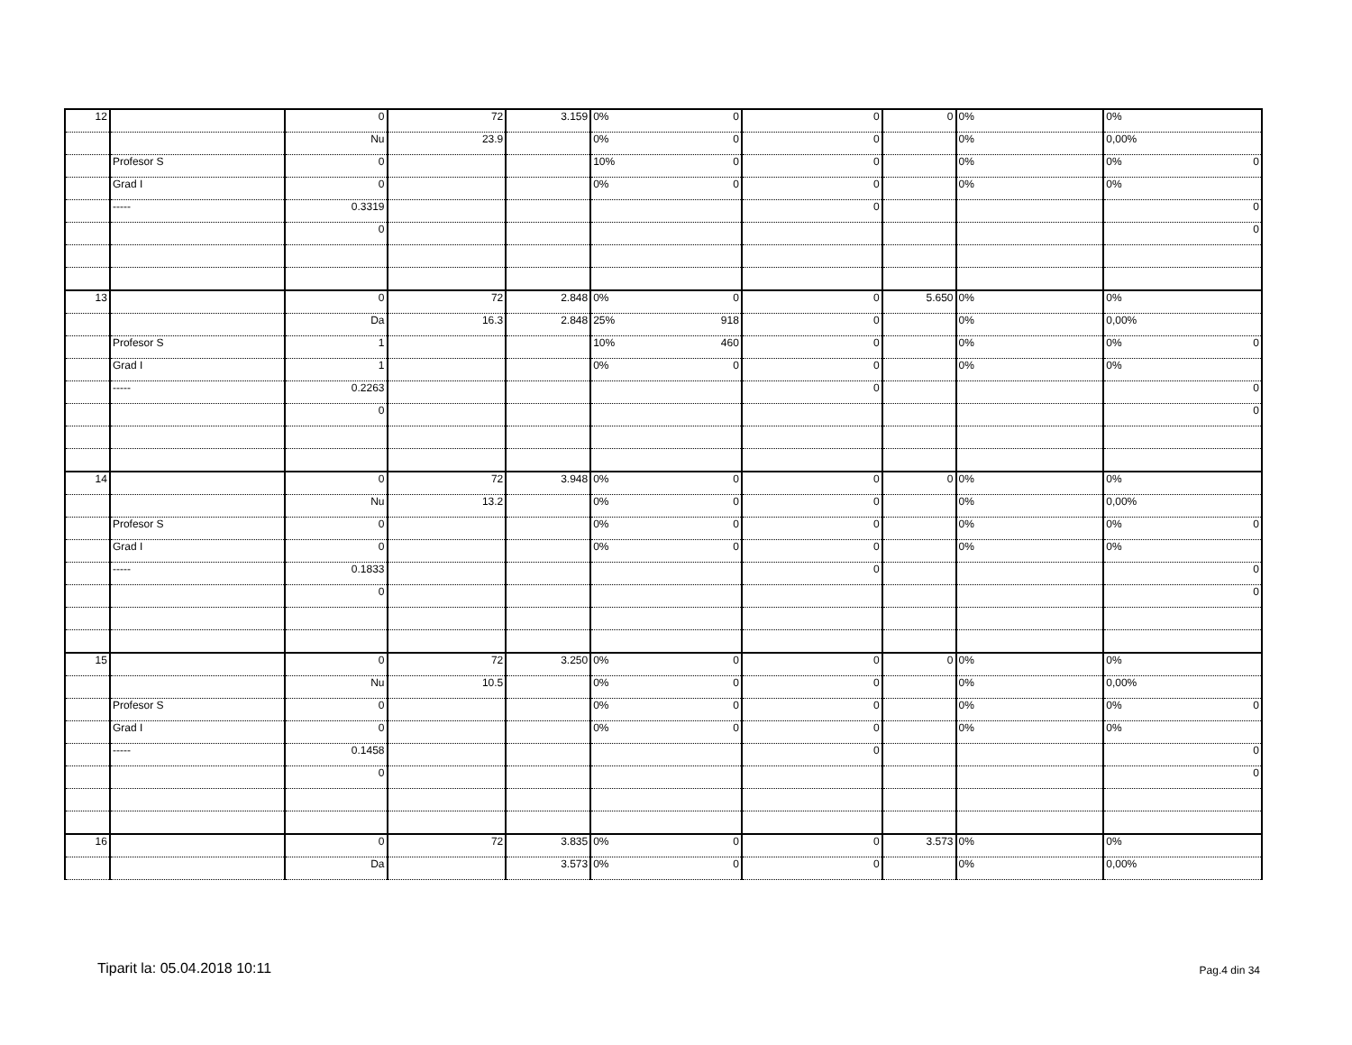| 12 | | 0 | 72 | 3.159 | 0% 0 | 0 | 0 | 0% | 0% |
| | | Nu | 23.9 | | 0% 0 | 0 | | 0% | 0,00% |
| | Profesor S | 0 | | | 10% 0 | 0 | | 0% | 0% 0 |
| | Grad I | 0 | | | 0% 0 | 0 | | 0% | 0% |
| | ----- | 0.3319 | | | | 0 | | | 0 |
| | | 0 | | | | | | | 0 |
| 13 | | 0 | 72 | 2.848 | 0% 0 | 0 | 5.650 | 0% | 0% |
| | | Da | 16.3 | 2.848 | 25% 918 | 0 | | 0% | 0,00% |
| | Profesor S | 1 | | | 10% 460 | 0 | | 0% | 0% 0 |
| | Grad I | 1 | | | 0% 0 | 0 | | 0% | 0% |
| | ----- | 0.2263 | | | | 0 | | | 0 |
| | | 0 | | | | | | | 0 |
| 14 | | 0 | 72 | 3.948 | 0% 0 | 0 | 0 | 0% | 0% |
| | | Nu | 13.2 | | 0% 0 | 0 | | 0% | 0,00% |
| | Profesor S | 0 | | | 0% 0 | 0 | | 0% | 0% 0 |
| | Grad I | 0 | | | 0% 0 | 0 | | 0% | 0% |
| | ----- | 0.1833 | | | | 0 | | | 0 |
| | | 0 | | | | | | | 0 |
| 15 | | 0 | 72 | 3.250 | 0% 0 | 0 | 0 | 0% | 0% |
| | | Nu | 10.5 | | 0% 0 | 0 | | 0% | 0,00% |
| | Profesor S | 0 | | | 0% 0 | 0 | | 0% | 0% 0 |
| | Grad I | 0 | | | 0% 0 | 0 | | 0% | 0% |
| | ----- | 0.1458 | | | | 0 | | | 0 |
| | | 0 | | | | | | | 0 |
| 16 | | 0 | 72 | 3.835 | 0% 0 | 0 | 3.573 | 0% | 0% |
| | | Da | | 3.573 | 0% 0 | 0 | | 0% | 0,00% |
Tiparit la: 05.04.2018 10:11 Pag.4 din 34